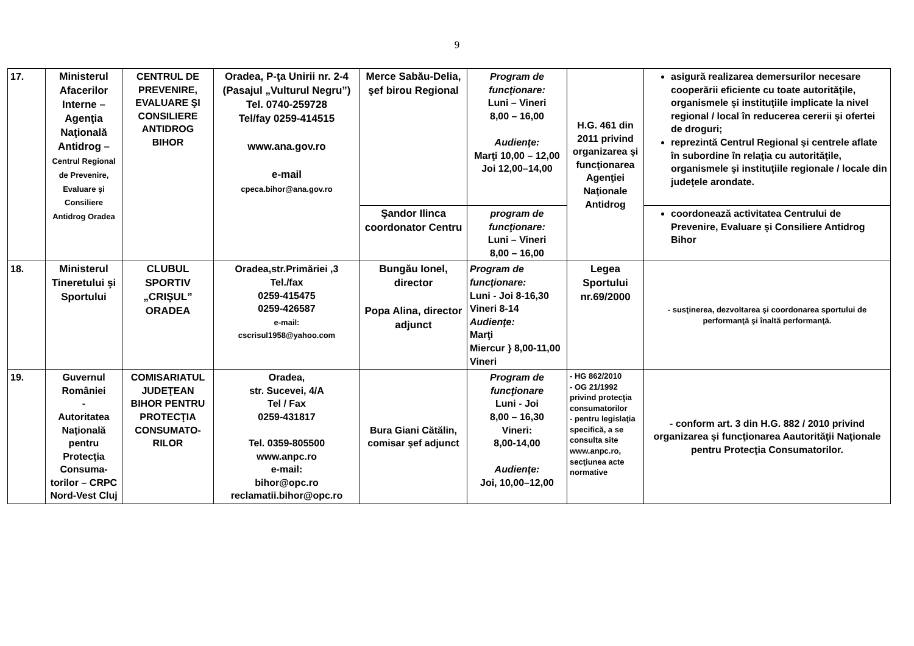9
| 17. | Ministerul Afacerilor Interne – Agenţia Naţională Antidrog – Centrul Regional de Prevenire, Evaluare şi Consiliere Antidrog Oradea | CENTRUL DE PREVENIRE, EVALUARE ŞI CONSILIERE ANTIDROG BIHOR | Oradea, P-ţa Unirii nr. 2-4 (Pasajul „Vulturul Negru”) Tel. 0740-259728 Tel/fay 0259-414515 www.ana.gov.ro e-mail cpeca.bihor@ana.gov.ro | Merce Sabău-Delia, şef birou Regional | Program de funcţionare: Luni – Vineri 8,00 – 16,00 Audienţe: Marţi 10,00 – 12,00 Joi 12,00–14,00 | H.G. 461 din 2011 privind organizarea şi funcţionarea Agenţiei Naţionale Antidrog | asigură realizarea demersurilor necesare cooperării eficiente cu toate autorităţile, organismele şi instituţiile implicate la nivel regional / local în reducerea cererii şi ofertei de droguri; reprezintă Centrul Regional şi centrele aflate în subordine în relaţia cu autorităţile, organismele şi instituţiile regionale / locale din judeţele arondate. |
| | | | | Şandor Ilinca coordonator Centru | program de funcţionare: Luni – Vineri 8,00 – 16,00 | | coordonează activitatea Centrului de Prevenire, Evaluare şi Consiliere Antidrog Bihor |
| 18. | Ministerul Tineretului şi Sportului | CLUBUL SPORTIV „CRIŞUL” ORADEA | Oradea,str.Primăriei ,3 Tel./fax 0259-415475 0259-426587 e-mail: cscrisul1958@yahoo.com | Bungău Ionel, director Popa Alina, director adjunct | Program de funcţionare: Luni - Joi 8-16,30 Vineri 8-14 Audienţe: Marţi Miercur } 8,00-11,00 Vineri | Legea Sportului nr.69/2000 | - susţinerea, dezvoltarea şi coordonarea sportului de performanţă şi înaltă performanţă. |
| 19. | Guvernul României - Autoritatea Naţională pentru Protecţia Consuma-torilor – CRPC Nord-Vest Cluj | COMISARIATUL JUDEŢEAN BIHOR PENTRU PROTECŢIA CONSUMATO-RILOR | Oradea, str. Sucevei, 4/A Tel / Fax 0259-431817 Tel. 0359-805500 www.anpc.ro e-mail: bihor@opc.ro reclamatii.bihor@opc.ro | Bura Giani Cătălin, comisar şef adjunct | Program de funcţionare Luni - Joi 8,00 – 16,30 Vineri: 8,00-14,00 Audienţe: Joi, 10,00–12,00 | - HG 862/2010 - OG 21/1992 privind protecţia consumatorilor - pentru legislaţia specifică, a se consulta site www.anpc.ro, secţiunea acte normative | - conform art. 3 din H.G. 882 / 2010 privind organizarea şi funcţionarea Aautorităţii Naţionale pentru Protecţia Consumatorilor. |